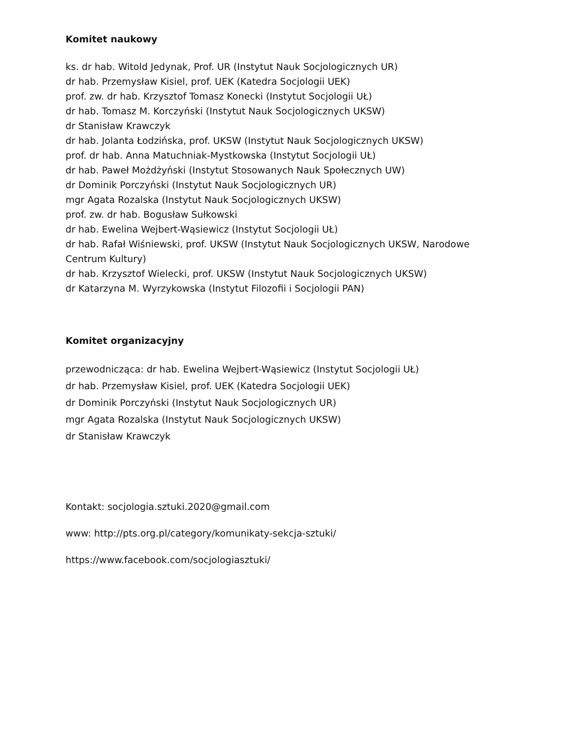Komitet naukowy
ks. dr hab. Witold Jedynak, Prof. UR (Instytut Nauk Socjologicznych UR)
dr hab. Przemysław Kisiel, prof. UEK (Katedra Socjologii UEK)
prof. zw. dr hab. Krzysztof Tomasz Konecki (Instytut Socjologii UŁ)
dr hab. Tomasz M. Korczyński (Instytut Nauk Socjologicznych UKSW)
dr Stanisław Krawczyk
dr hab. Jolanta Łodzińska, prof. UKSW (Instytut Nauk Socjologicznych UKSW)
prof. dr hab. Anna Matuchniak-Mystkowska (Instytut Socjologii UŁ)
dr hab. Paweł Możdżyński (Instytut Stosowanych Nauk Społecznych UW)
dr Dominik Porczyński (Instytut Nauk Socjologicznych UR)
mgr Agata Rozalska (Instytut Nauk Socjologicznych UKSW)
prof. zw. dr hab. Bogusław Sułkowski
dr hab. Ewelina Wejbert-Wąsiewicz (Instytut Socjologii UŁ)
dr hab. Rafał Wiśniewski, prof. UKSW (Instytut Nauk Socjologicznych UKSW, Narodowe Centrum Kultury)
dr hab. Krzysztof Wielecki, prof. UKSW (Instytut Nauk Socjologicznych UKSW)
dr Katarzyna M. Wyrzykowska (Instytut Filozofii i Socjologii PAN)
Komitet organizacyjny
przewodnicząca: dr hab. Ewelina Wejbert-Wąsiewicz (Instytut Socjologii UŁ)
dr hab. Przemysław Kisiel, prof. UEK (Katedra Socjologii UEK)
dr Dominik Porczyński (Instytut Nauk Socjologicznych UR)
mgr Agata Rozalska (Instytut Nauk Socjologicznych UKSW)
dr Stanisław Krawczyk
Kontakt: socjologia.sztuki.2020@gmail.com
www: http://pts.org.pl/category/komunikaty-sekcja-sztuki/
https://www.facebook.com/socjologiasztuki/